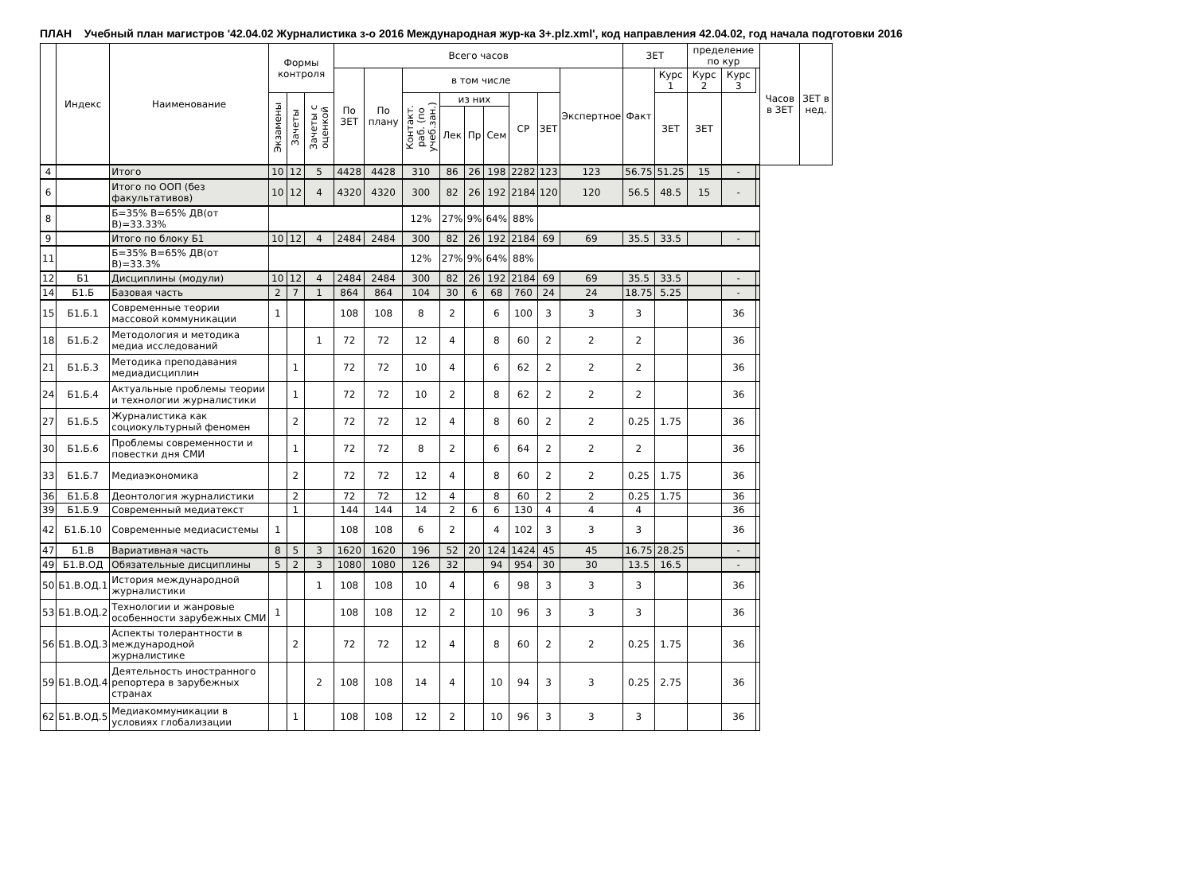ПЛАН Учебный план магистров '42.04.02 Журналистика з-о 2016 Международная жур-ка 3+.plz.xml', код направления 42.04.02, год начала подготовки 2016
| | Индекс | Наименование | Формы контроля | | | Всего часов | | | | | | | | | ЗЕТ | | пределение по кур | | | Часов в ЗЕТ | ЗЕТ в нед. |
| --- | --- | --- | --- | --- | --- | --- | --- | --- | --- | --- | --- | --- | --- | --- | --- | --- | --- | --- | --- | --- | --- |
| | | | | | | По ЗЕТ | По плану | в том числе | | | | | | Экспертное | Факт | Курс 1 | Курс 2 | Курс 3 | | | |
| | | | Экзамены | Зачеты | Зачеты с оценкой | | | Контакт. раб. (по учеб.зан.) | из них | | | СР | ЗЕТ | | | ЗЕТ | ЗЕТ | | | | |
| | | | | | | | | | Лек | Пр | Сем | | | | | | | | | | |
| 4 | | Итого | 10 | 12 | 5 | 4428 | 4428 | 310 | 86 | 26 | 198 | 2282 | 123 | 123 | 56.75 | 51.25 | 15 | - | | | |
| 6 | | Итого по ООП (без факультативов) | 10 | 12 | 4 | 4320 | 4320 | 300 | 82 | 26 | 192 | 2184 | 120 | 120 | 56.5 | 48.5 | 15 | - | | | |
| 8 | | Б=35% В=65% ДВ(от В)=33.33% | | | | | | 12% | 27% | 9% | 64% | 88% | | | | | | | | | |
| 9 | | Итого по блоку Б1 | 10 | 12 | 4 | 2484 | 2484 | 300 | 82 | 26 | 192 | 2184 | 69 | 69 | 35.5 | 33.5 | | - | | | |
| 11 | | Б=35% В=65% ДВ(от В)=33.3% | | | | | | 12% | 27% | 9% | 64% | 88% | | | | | | | | | |
| 12 | Б1 | Дисциплины (модули) | 10 | 12 | 4 | 2484 | 2484 | 300 | 82 | 26 | 192 | 2184 | 69 | 69 | 35.5 | 33.5 | | - | | | |
| 14 | Б1.Б | Базовая часть | 2 | 7 | 1 | 864 | 864 | 104 | 30 | 6 | 68 | 760 | 24 | 24 | 18.75 | 5.25 | | - | | | |
| 15 | Б1.Б.1 | Современные теории массовой коммуникации | 1 | | | 108 | 108 | 8 | 2 | | 6 | 100 | 3 | 3 | 3 | | | 36 | | | |
| 18 | Б1.Б.2 | Методология и методика медиа исследований | | | 1 | 72 | 72 | 12 | 4 | | 8 | 60 | 2 | 2 | 2 | | | 36 | | | |
| 21 | Б1.Б.3 | Методика преподавания медиадисциплин | | 1 | | 72 | 72 | 10 | 4 | | 6 | 62 | 2 | 2 | 2 | | | 36 | | | |
| 24 | Б1.Б.4 | Актуальные проблемы теории и технологии журналистики | | 1 | | 72 | 72 | 10 | 2 | | 8 | 62 | 2 | 2 | 2 | | | 36 | | | |
| 27 | Б1.Б.5 | Журналистика как социокультурный феномен | | 2 | | 72 | 72 | 12 | 4 | | 8 | 60 | 2 | 2 | 0.25 | 1.75 | | 36 | | | |
| 30 | Б1.Б.6 | Проблемы современности и повестки дня СМИ | | 1 | | 72 | 72 | 8 | 2 | | 6 | 64 | 2 | 2 | 2 | | | 36 | | | |
| 33 | Б1.Б.7 | Медиаэкономика | | 2 | | 72 | 72 | 12 | 4 | | 8 | 60 | 2 | 2 | 0.25 | 1.75 | | 36 | | | |
| 36 | Б1.Б.8 | Деонтология журналистики | | 2 | | 72 | 72 | 12 | 4 | | 8 | 60 | 2 | 2 | 0.25 | 1.75 | | 36 | | | |
| 39 | Б1.Б.9 | Современный медиатекст | | 1 | | 144 | 144 | 14 | 2 | 6 | 6 | 130 | 4 | 4 | 4 | | | 36 | | | |
| 42 | Б1.Б.10 | Современные медиасистемы | 1 | | | 108 | 108 | 6 | 2 | | 4 | 102 | 3 | 3 | 3 | | | 36 | | | |
| 47 | Б1.В | Вариативная часть | 8 | 5 | 3 | 1620 | 1620 | 196 | 52 | 20 | 124 | 1424 | 45 | 45 | 16.75 | 28.25 | | - | | | |
| 49 | Б1.В.ОД | Обязательные дисциплины | 5 | 2 | 3 | 1080 | 1080 | 126 | 32 | | 94 | 954 | 30 | 30 | 13.5 | 16.5 | | - | | | |
| 50 | Б1.В.ОД.1 | История международной журналистики | | | 1 | 108 | 108 | 10 | 4 | | 6 | 98 | 3 | 3 | 3 | | | 36 | | | |
| 53 | Б1.В.ОД.2 | Технологии и жанровые особенности зарубежных СМИ | 1 | | | 108 | 108 | 12 | 2 | | 10 | 96 | 3 | 3 | 3 | | | 36 | | | |
| 56 | Б1.В.ОД.3 | Аспекты толерантности в международной журналистике | | 2 | | 72 | 72 | 12 | 4 | | 8 | 60 | 2 | 2 | 0.25 | 1.75 | | 36 | | | |
| 59 | Б1.В.ОД.4 | Деятельность иностранного репортера в зарубежных странах | | | 2 | 108 | 108 | 14 | 4 | | 10 | 94 | 3 | 3 | 0.25 | 2.75 | | 36 | | | |
| 62 | Б1.В.ОД.5 | Медиакоммуникации в условиях глобализации | | 1 | | 108 | 108 | 12 | 2 | | 10 | 96 | 3 | 3 | 3 | | | 36 | | | |